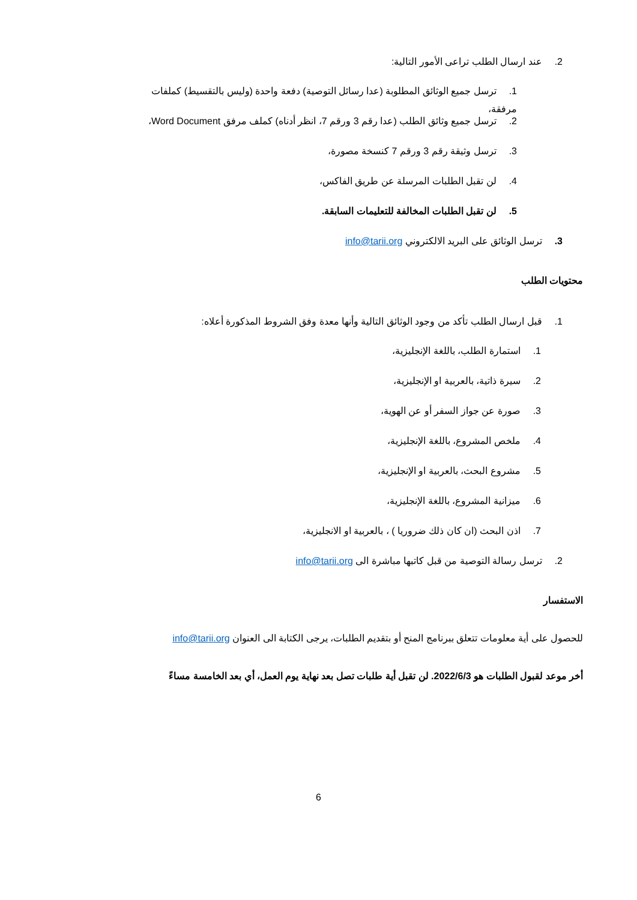2. عند ارسال الطلب تراعى الأمور التالية:
1. ترسل جميع الوثائق المطلوبة (عدا رسائل التوصية) دفعة واحدة (وليس بالتقسيط) كملفات مرفقة،
2. ترسل جميع وثائق الطلب (عدا رقم 3 ورقم 7، انظر أدناه) كملف مرفق Word Document،
3. ترسل وثيقة رقم 3 ورقم 7 كنسخة مصورة،
4. لن تقبل الطلبات المرسلة عن طريق الفاكس،
5. لن تقبل الطلبات المخالفة للتعليمات السابقة.
3. ترسل الوثائق على البريد الالكتروني info@tarii.org
محتويات الطلب
1. قبل ارسال الطلب تأكد من وجود الوثائق التالية وأنها معدة وفق الشروط المذكورة أعلاه:
1. استمارة الطلب، باللغة الإنجليزية،
2. سيرة ذاتية، بالعربية او الإنجليزية،
3. صورة عن جواز السفر أو عن الهوية،
4. ملخص المشروع، باللغة الإنجليزية،
5. مشروع البحث، بالعربية او الإنجليزية،
6. ميزانية المشروع، باللغة الإنجليزية،
7. اذن البحث (ان كان ذلك ضروريا ) ، بالعربية او الانجليزية،
2. ترسل رسالة التوصية من قبل كاتبها مباشرة الى info@tarii.org
الاستفسار
للحصول على أية معلومات تتعلق ببرنامج المنح أو بتقديم الطلبات، يرجى الكتابة الى العنوان info@tarii.org
أخر موعد لقبول الطلبات هو 2022/6/3. لن تقبل أية طلبات تصل بعد نهاية يوم العمل، أي بعد الخامسة مساءً
6